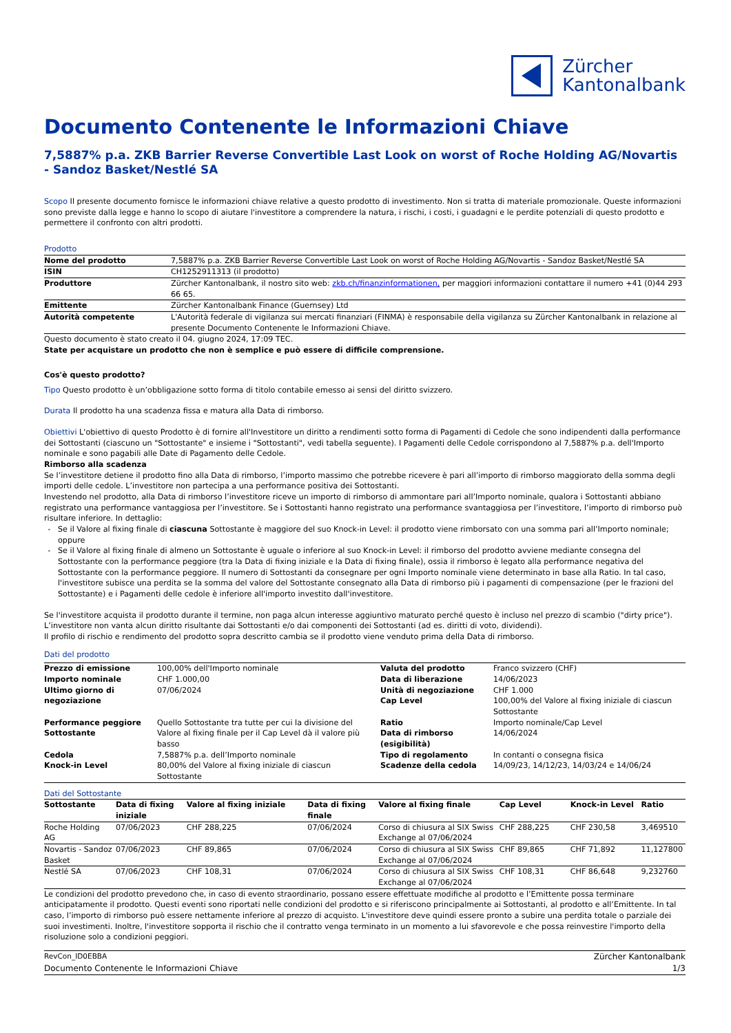Zürcher
Kantonalbank
Documento Contenente le Informazioni Chiave
7,5887% p.a. ZKB Barrier Reverse Convertible Last Look on worst of Roche Holding AG/Novartis - Sandoz Basket/Nestlé SA
Scopo Il presente documento fornisce le informazioni chiave relative a questo prodotto di investimento. Non si tratta di materiale promozionale. Queste informazioni sono previste dalla legge e hanno lo scopo di aiutare l'investitore a comprendere la natura, i rischi, i costi, i guadagni e le perdite potenziali di questo prodotto e permettere il confronto con altri prodotti.
Prodotto
| Nome del prodotto | 7,5887% p.a. ZKB Barrier Reverse Convertible Last Look on worst of Roche Holding AG/Novartis - Sandoz Basket/Nestlé SA |
| ISIN | CH1252911313 (il prodotto) |
| Produttore | Zürcher Kantonalbank, il nostro sito web: zkb.ch/finanzinformationen, per maggiori informazioni contattare il numero +41 (0)44 293 66 65. |
| Emittente | Zürcher Kantonalbank Finance (Guernsey) Ltd |
| Autorità competente | L'Autorità federale di vigilanza sui mercati finanziari (FINMA) è responsabile della vigilanza su Zürcher Kantonalbank in relazione al presente Documento Contenente le Informazioni Chiave. |
Questo documento è stato creato il 04. giugno 2024, 17:09 TEC.
State per acquistare un prodotto che non è semplice e può essere di difficile comprensione.
Cos'è questo prodotto?
Tipo Questo prodotto è un’obbligazione sotto forma di titolo contabile emesso ai sensi del diritto svizzero.
Durata Il prodotto ha una scadenza fissa e matura alla Data di rimborso.
Obiettivi L'obiettivo di questo Prodotto è di fornire all'Investitore un diritto a rendimenti sotto forma di Pagamenti di Cedole che sono indipendenti dalla performance dei Sottostanti (ciascuno un "Sottostante" e insieme i "Sottostanti", vedi tabella seguente). I Pagamenti delle Cedole corrispondono al 7,5887% p.a. dell'Importo nominale e sono pagabili alle Date di Pagamento delle Cedole.
Rimborso alla scadenza
Se l’investitore detiene il prodotto fino alla Data di rimborso, l’importo massimo che potrebbe ricevere è pari all’importo di rimborso maggiorato della somma degli importi delle cedole. L’investitore non partecipa a una performance positiva dei Sottostanti.
Investendo nel prodotto, alla Data di rimborso l’investitore riceve un importo di rimborso di ammontare pari all’Importo nominale, qualora i Sottostanti abbiano registrato una performance vantaggiosa per l’investitore. Se i Sottostanti hanno registrato una performance svantaggiosa per l’investitore, l’importo di rimborso può risultare inferiore. In dettaglio:
Se il Valore al fixing finale di ciascuna Sottostante è maggiore del suo Knock-in Level: il prodotto viene rimborsato con una somma pari all’Importo nominale; oppure
Se il Valore al fixing finale di almeno un Sottostante è uguale o inferiore al suo Knock-in Level: il rimborso del prodotto avviene mediante consegna del Sottostante con la performance peggiore (tra la Data di fixing iniziale e la Data di fixing finale), ossia il rimborso è legato alla performance negativa del Sottostante con la performance peggiore. Il numero di Sottostanti da consegnare per ogni Importo nominale viene determinato in base alla Ratio. In tal caso, l'investitore subisce una perdita se la somma del valore del Sottostante consegnato alla Data di rimborso più i pagamenti di compensazione (per le frazioni del Sottostante) e i Pagamenti delle cedole è inferiore all'importo investito dall'investitore.
Se l'investitore acquista il prodotto durante il termine, non paga alcun interesse aggiuntivo maturato perché questo è incluso nel prezzo di scambio ("dirty price"). L’investitore non vanta alcun diritto risultante dai Sottostanti e/o dai componenti dei Sottostanti (ad es. diritti di voto, dividendi).
Il profilo di rischio e rendimento del prodotto sopra descritto cambia se il prodotto viene venduto prima della Data di rimborso.
Dati del prodotto
| Prezzo di emissione | 100,00% dell'Importo nominale | Valuta del prodotto | Franco svizzero (CHF) |
| Importo nominale | CHF 1.000,00 | Data di liberazione | 14/06/2023 |
| Ultimo giorno di negoziazione | 07/06/2024 | Unità di negoziazione Cap Level | CHF 1.000 100,00% del Valore al fixing iniziale di ciascun Sottostante |
| Performance peggiore Sottostante | Quello Sottostante tra tutte per cui la divisione del Valore al fixing finale per il Cap Level dà il valore più basso | Ratio Data di rimborso (esigibilità) | Importo nominale/Cap Level 14/06/2024 |
| Cedola | 7,5887% p.a. dell’Importo nominale | Tipo di regolamento | In contanti o consegna fisica |
| Knock-in Level | 80,00% del Valore al fixing iniziale di ciascun Sottostante | Scadenze della cedola | 14/09/23, 14/12/23, 14/03/24 e 14/06/24 |
Dati del Sottostante
| Sottostante | Data di fixing iniziale | Valore al fixing iniziale | Data di fixing finale | Valore al fixing finale | Cap Level | Knock-in Level | Ratio |
| --- | --- | --- | --- | --- | --- | --- | --- |
| Roche Holding AG | 07/06/2023 | CHF 288,225 | 07/06/2024 | Corso di chiusura al SIX Swiss Exchange al 07/06/2024 | CHF 288,225 | CHF 230,58 | 3,469510 |
| Novartis - Sandoz Basket | 07/06/2023 | CHF 89,865 | 07/06/2024 | Corso di chiusura al SIX Swiss Exchange al 07/06/2024 | CHF 89,865 | CHF 71,892 | 11,127800 |
| Nestlé SA | 07/06/2023 | CHF 108,31 | 07/06/2024 | Corso di chiusura al SIX Swiss Exchange al 07/06/2024 | CHF 108,31 | CHF 86,648 | 9,232760 |
Le condizioni del prodotto prevedono che, in caso di evento straordinario, possano essere effettuate modifiche al prodotto e l’Emittente possa terminare anticipatamente il prodotto. Questi eventi sono riportati nelle condizioni del prodotto e si riferiscono principalmente ai Sottostanti, al prodotto e all’Emittente. In tal caso, l’importo di rimborso può essere nettamente inferiore al prezzo di acquisto. L'investitore deve quindi essere pronto a subire una perdita totale o parziale dei suoi investimenti. Inoltre, l'investitore sopporta il rischio che il contratto venga terminato in un momento a lui sfavorevole e che possa reinvestire l'importo della risoluzione solo a condizioni peggiori.
RevCon_ID0EBBA Zürcher Kantonalbank
Documento Contenente le Informazioni Chiave 1/3